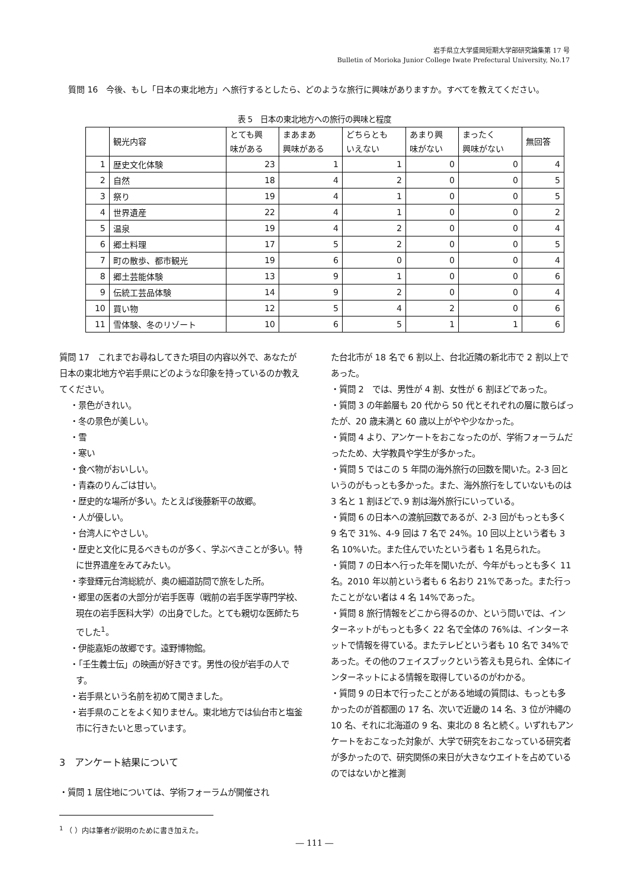岩手県立大学盛岡短期大学部研究論集第 17 号
Bulletin of Morioka Junior College Iwate Prefectural University, No.17
質問 16　今後、もし「日本の東北地方」へ旅行するとしたら、どのような旅行に興味がありますか。すべてを教えてください。
表 5　日本の東北地方への旅行の興味と程度
| | 観光内容 | とても興 味がある | まあまあ 興味がある | どちらとも いえない | あまり興 味がない | まったく 興味がない | 無回答 |
| --- | --- | --- | --- | --- | --- | --- | --- |
| 1 | 歴史文化体験 | 23 | 1 | 1 | 0 | 0 | 4 |
| 2 | 自然 | 18 | 4 | 2 | 0 | 0 | 5 |
| 3 | 祭り | 19 | 4 | 1 | 0 | 0 | 5 |
| 4 | 世界遺産 | 22 | 4 | 1 | 0 | 0 | 2 |
| 5 | 温泉 | 19 | 4 | 2 | 0 | 0 | 4 |
| 6 | 郷土料理 | 17 | 5 | 2 | 0 | 0 | 5 |
| 7 | 町の散歩、都市観光 | 19 | 6 | 0 | 0 | 0 | 4 |
| 8 | 郷土芸能体験 | 13 | 9 | 1 | 0 | 0 | 6 |
| 9 | 伝統工芸品体験 | 14 | 9 | 2 | 0 | 0 | 4 |
| 10 | 買い物 | 12 | 5 | 4 | 2 | 0 | 6 |
| 11 | 雪体験、冬のリゾート | 10 | 6 | 5 | 1 | 1 | 6 |
質問 17　これまでお尋ねしてきた項目の内容以外で、あなたが日本の東北地方や岩手県にどのような印象を持っているのか教えてください。
・景色がきれい。
・冬の景色が美しい。
・雪
・寒い
・食べ物がおいしい。
・青森のりんごは甘い。
・歴史的な場所が多い。たとえば後藤新平の故郷。
・人が優しい。
・台湾人にやさしい。
・歴史と文化に見るべきものが多く、学ぶべきことが多い。特に世界遺産をみてみたい。
・李登輝元台湾総統が、奥の細道訪問で旅をした所。
・郷里の医者の大部分が岩手医専（戦前の岩手医学専門学校、現在の岩手医科大学）の出身でした。とても親切な医師たちでした<sup>1</sup>。
・伊能嘉矩の故郷です。遠野博物館。
・「壬生義士伝」の映画が好きです。男性の役が岩手の人です。
・岩手県という名前を初めて聞きました。
・岩手県のことをよく知りません。東北地方では仙台市と塩釜市に行きたいと思っています。
3　アンケート結果について
・質問 1 居住地については、学術フォーラムが開催され
<sup>1</sup> （ ）内は筆者が説明のために書き加えた。
た台北市が 18 名で 6 割以上、台北近隣の新北市で 2 割以上であった。
・質問 2　では、男性が 4 割、女性が 6 割ほどであった。
・質問 3 の年齢層も 20 代から 50 代とそれぞれの層に散らばったが、20 歳未満と 60 歳以上がやや少なかった。
・質問 4 より、アンケートをおこなったのが、学術フォーラムだったため、大学教員や学生が多かった。
・質問 5 ではこの 5 年間の海外旅行の回数を聞いた。2-3 回というのがもっとも多かった。また、海外旅行をしていないものは 3 名と 1 割ほどで､9 割は海外旅行にいっている。
・質問 6 の日本への渡航回数であるが、2-3 回がもっとも多く 9 名で 31%、4-9 回は 7 名で 24%。10 回以上という者も 3 名 10%いた。また住んでいたという者も 1 名見られた。
・質問 7 の日本へ行った年を聞いたが、今年がもっとも多く 11 名。2010 年以前という者も 6 名おり 21%であった。また行ったことがない者は 4 名 14%であった。
・質問 8 旅行情報をどこから得るのか、という問いでは、インターネットがもっとも多く 22 名で全体の 76%は、インターネットで情報を得ている。またテレビという者も 10 名で 34%であった。その他のフェイスブックという答えも見られ、全体にインターネットによる情報を取得しているのがわかる。
・質問 9 の日本で行ったことがある地域の質問は、もっとも多かったのが首都圏の 17 名、次いで近畿の 14 名、3 位が沖縄の 10 名、それに北海道の 9 名、東北の 8 名と続く。いずれもアンケートをおこなった対象が、大学で研究をおこなっている研究者が多かったので、研究関係の来日が大きなウエイトを占めているのではないかと推測
― 111 ―